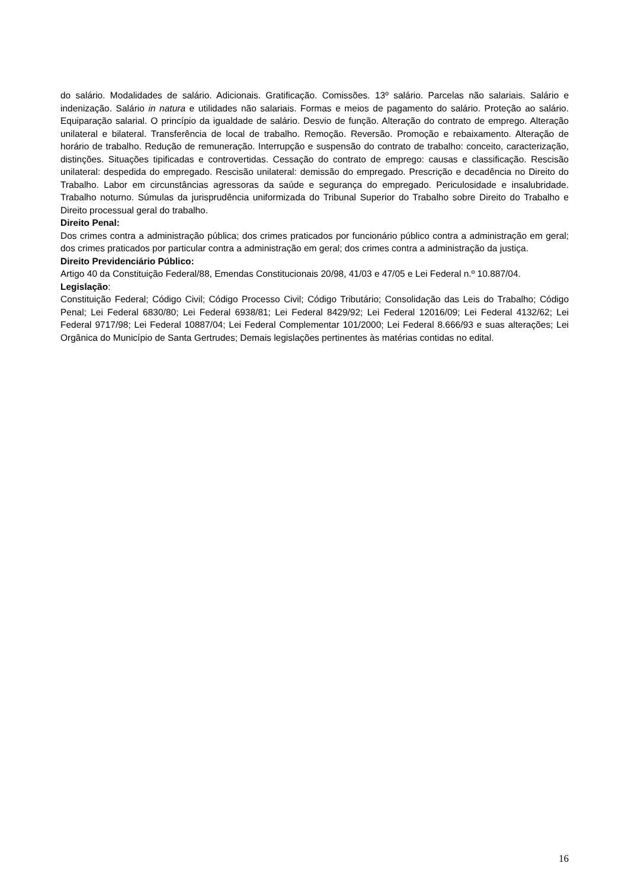do salário. Modalidades de salário. Adicionais. Gratificação. Comissões. 13º salário. Parcelas não salariais. Salário e indenização. Salário in natura e utilidades não salariais. Formas e meios de pagamento do salário. Proteção ao salário. Equiparação salarial. O princípio da igualdade de salário. Desvio de função. Alteração do contrato de emprego. Alteração unilateral e bilateral. Transferência de local de trabalho. Remoção. Reversão. Promoção e rebaixamento. Alteração de horário de trabalho. Redução de remuneração. Interrupção e suspensão do contrato de trabalho: conceito, caracterização, distinções. Situações tipificadas e controvertidas. Cessação do contrato de emprego: causas e classificação. Rescisão unilateral: despedida do empregado. Rescisão unilateral: demissão do empregado. Prescrição e decadência no Direito do Trabalho. Labor em circunstâncias agressoras da saúde e segurança do empregado. Periculosidade e insalubridade. Trabalho noturno. Súmulas da jurisprudência uniformizada do Tribunal Superior do Trabalho sobre Direito do Trabalho e Direito processual geral do trabalho.
Direito Penal:
Dos crimes contra a administração pública; dos crimes praticados por funcionário público contra a administração em geral; dos crimes praticados por particular contra a administração em geral; dos crimes contra a administração da justiça.
Direito Previdenciário Público:
Artigo 40 da Constituição Federal/88, Emendas Constitucionais 20/98, 41/03 e 47/05 e Lei Federal n.º 10.887/04.
Legislação:
Constituição Federal; Código Civil; Código Processo Civil; Código Tributário; Consolidação das Leis do Trabalho; Código Penal; Lei Federal 6830/80; Lei Federal 6938/81; Lei Federal 8429/92; Lei Federal 12016/09; Lei Federal 4132/62; Lei Federal 9717/98; Lei Federal 10887/04; Lei Federal Complementar 101/2000; Lei Federal 8.666/93 e suas alterações; Lei Orgânica do Município de Santa Gertrudes; Demais legislações pertinentes às matérias contidas no edital.
16